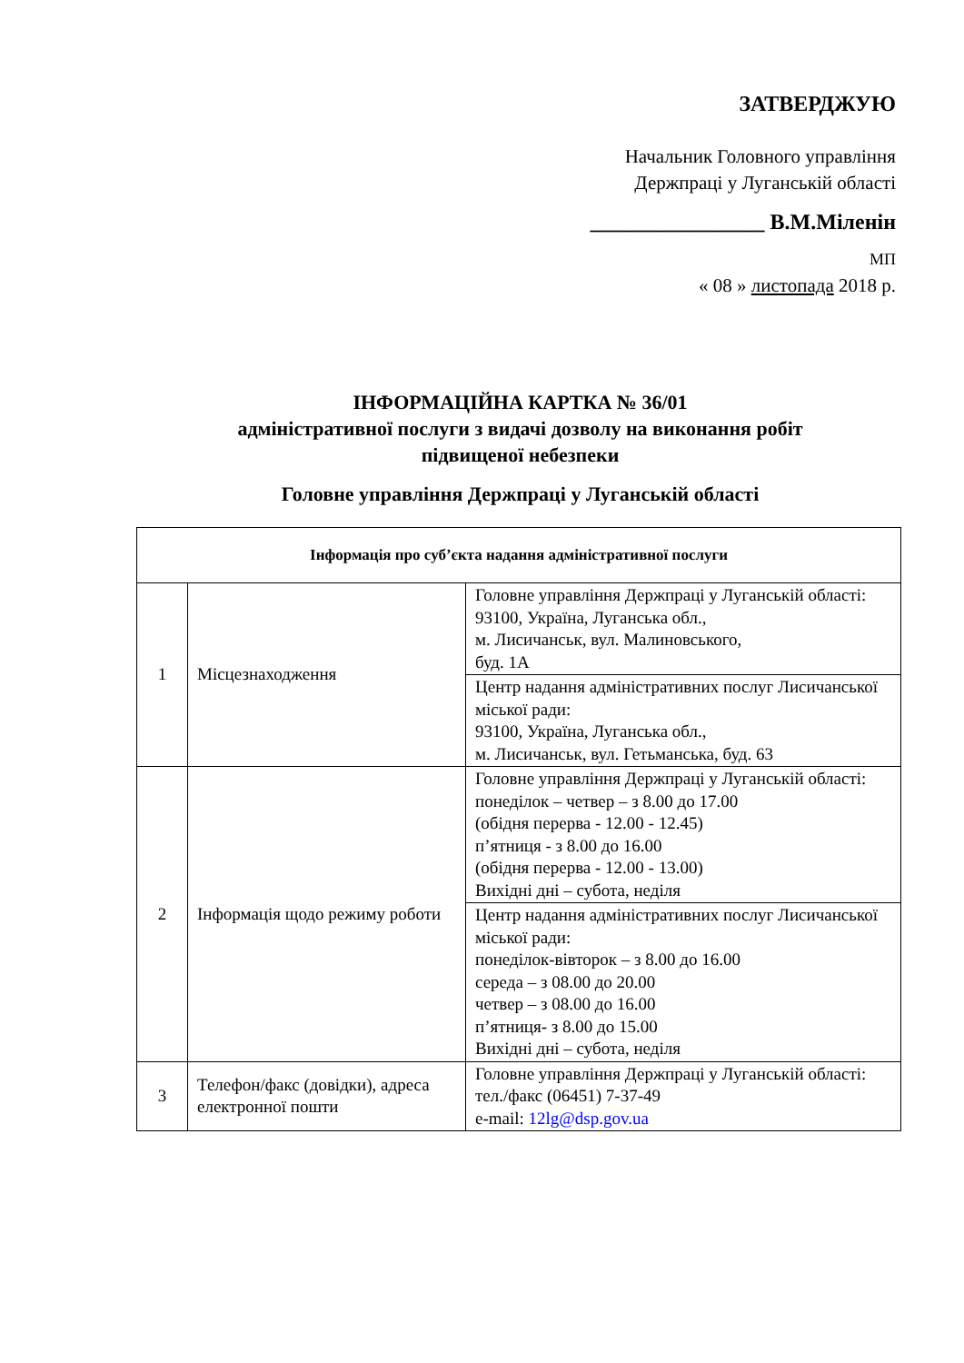ЗАТВЕРДЖУЮ
Начальник Головного управління
Держпраці у Луганській області
________________ В.М.Міленін
МП
« 08 » листопада 2018 р.
ІНФОРМАЦІЙНА КАРТКА № 36/01
адміністративної послуги з видачі дозволу на виконання робіт
підвищеної небезпеки
Головне управління Держпраці у Луганській області
| Інформація про суб’єкта надання адміністративної послуги | | |
| --- | --- | --- |
| 1 | Місцезнаходження | Головне управління Держпраці у Луганській області: 93100, Україна, Луганська обл., м. Лисичанськ, вул. Малиновського, буд. 1А |
| | | Центр надання адміністративних послуг Лисичанської міської ради: 93100, Україна, Луганська обл., м. Лисичанськ, вул. Гетьманська, буд. 63 |
| 2 | Інформація щодо режиму роботи | Головне управління Держпраці у Луганській області: понеділок – четвер – з 8.00 до 17.00 (обідня перерва - 12.00 - 12.45) п’ятниця - з 8.00 до 16.00 (обідня перерва - 12.00 - 13.00) Вихідні дні – субота, неділя |
| | | Центр надання адміністративних послуг Лисичанської міської ради: понеділок-вівторок – з 8.00 до 16.00 середа – з 08.00 до 20.00 четвер – з 08.00 до 16.00 п’ятниця- з 8.00 до 15.00 Вихідні дні – субота, неділя |
| 3 | Телефон/факс (довідки), адреса електронної пошти | Головне управління Держпраці у Луганській області: тел./факс (06451) 7-37-49 e-mail: 12lg@dsp.gov.ua |